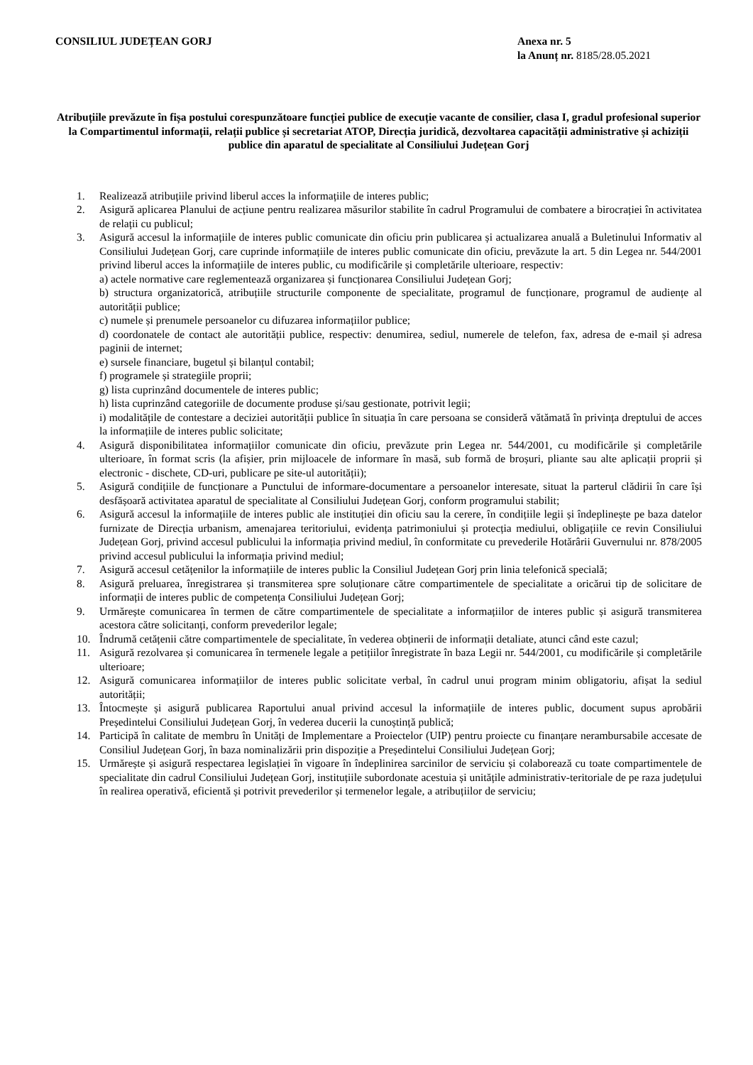CONSILIUL JUDEȚEAN GORJ Anexa nr. 5
la Anunț nr. 8185/28.05.2021
Atribuțiile prevăzute în fișa postului corespunzătoare funcției publice de execuție vacante de consilier, clasa I, gradul profesional superior la Compartimentul informații, relații publice și secretariat ATOP, Direcția juridică, dezvoltarea capacității administrative și achiziții publice din aparatul de specialitate al Consiliului Județean Gorj
1. Realizează atribuțiile privind liberul acces la informațiile de interes public;
2. Asigură aplicarea Planului de acțiune pentru realizarea măsurilor stabilite în cadrul Programului de combatere a birocrației în activitatea de relații cu publicul;
3. Asigură accesul la informațiile de interes public comunicate din oficiu prin publicarea și actualizarea anuală a Buletinului Informativ al Consiliului Județean Gorj, care cuprinde informațiile de interes public comunicate din oficiu, prevăzute la art. 5 din Legea nr. 544/2001 privind liberul acces la informațiile de interes public, cu modificările și completările ulterioare, respectiv:
a) actele normative care reglementează organizarea și funcționarea Consiliului Județean Gorj;
b) structura organizatorică, atribuțiile structurile componente de specialitate, programul de funcționare, programul de audiențe al autorității publice;
c) numele și prenumele persoanelor cu difuzarea informațiilor publice;
d) coordonatele de contact ale autorității publice, respectiv: denumirea, sediul, numerele de telefon, fax, adresa de e-mail și adresa paginii de internet;
e) sursele financiare, bugetul și bilanțul contabil;
f) programele și strategiile proprii;
g) lista cuprinzând documentele de interes public;
h) lista cuprinzând categoriile de documente produse și/sau gestionate, potrivit legii;
i) modalitățile de contestare a deciziei autorității publice în situația în care persoana se consideră vătămată în privința dreptului de acces la informațiile de interes public solicitate;
4. Asigură disponibilitatea informațiilor comunicate din oficiu, prevăzute prin Legea nr. 544/2001, cu modificările și completările ulterioare, în format scris (la afișier, prin mijloacele de informare în masă, sub formă de broșuri, pliante sau alte aplicații proprii și electronic - dischete, CD-uri, publicare pe site-ul autorității);
5. Asigură condițiile de funcționare a Punctului de informare-documentare a persoanelor interesate, situat la parterul clădirii în care își desfășoară activitatea aparatul de specialitate al Consiliului Județean Gorj, conform programului stabilit;
6. Asigură accesul la informațiile de interes public ale instituției din oficiu sau la cerere, în condițiile legii și îndeplinește pe baza datelor furnizate de Direcția urbanism, amenajarea teritoriului, evidența patrimoniului și protecția mediului, obligațiile ce revin Consiliului Județean Gorj, privind accesul publicului la informația privind mediul, în conformitate cu prevederile Hotărârii Guvernului nr. 878/2005 privind accesul publicului la informația privind mediul;
7. Asigură accesul cetățenilor la informațiile de interes public la Consiliul Județean Gorj prin linia telefonică specială;
8. Asigură preluarea, înregistrarea și transmiterea spre soluționare către compartimentele de specialitate a oricărui tip de solicitare de informații de interes public de competența Consiliului Județean Gorj;
9. Urmărește comunicarea în termen de către compartimentele de specialitate a informațiilor de interes public și asigură transmiterea acestora către solicitanți, conform prevederilor legale;
10. Îndrumă cetățenii către compartimentele de specialitate, în vederea obținerii de informații detaliate, atunci când este cazul;
11. Asigură rezolvarea și comunicarea în termenele legale a petițiilor înregistrate în baza Legii nr. 544/2001, cu modificările și completările ulterioare;
12. Asigură comunicarea informațiilor de interes public solicitate verbal, în cadrul unui program minim obligatoriu, afișat la sediul autorității;
13. Întocmește și asigură publicarea Raportului anual privind accesul la informațiile de interes public, document supus aprobării Președintelui Consiliului Județean Gorj, în vederea ducerii la cunoștință publică;
14. Participă în calitate de membru în Unități de Implementare a Proiectelor (UIP) pentru proiecte cu finanțare nerambursabile accesate de Consiliul Județean Gorj, în baza nominalizării prin dispoziție a Președintelui Consiliului Județean Gorj;
15. Urmărește și asigură respectarea legislației în vigoare în îndeplinirea sarcinilor de serviciu și colaborează cu toate compartimentele de specialitate din cadrul Consiliului Județean Gorj, instituțiile subordonate acestuia și unitățile administrativ-teritoriale de pe raza județului în realirea operativă, eficientă și potrivit prevederilor și termenelor legale, a atribuțiilor de serviciu;